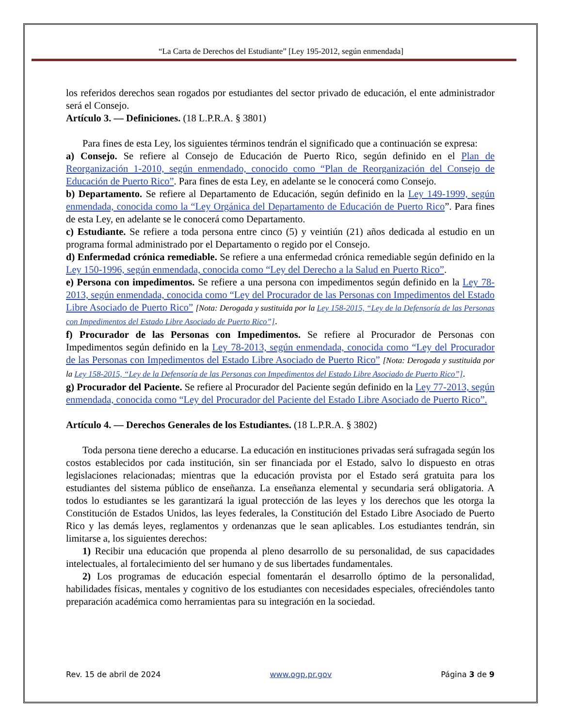“La Carta de Derechos del Estudiante” [Ley 195-2012, según enmendada]
los referidos derechos sean rogados por estudiantes del sector privado de educación, el ente administrador será el Consejo.
Artículo 3. — Definiciones. (18 L.P.R.A. § 3801)
Para fines de esta Ley, los siguientes términos tendrán el significado que a continuación se expresa:
a) Consejo. Se refiere al Consejo de Educación de Puerto Rico, según definido en el Plan de Reorganización 1-2010, según enmendado, conocido como “Plan de Reorganización del Consejo de Educación de Puerto Rico”. Para fines de esta Ley, en adelante se le conocerá como Consejo.
b) Departamento. Se refiere al Departamento de Educación, según definido en la Ley 149-1999, según enmendada, conocida como la “Ley Orgánica del Departamento de Educación de Puerto Rico”. Para fines de esta Ley, en adelante se le conocerá como Departamento.
c) Estudiante. Se refiere a toda persona entre cinco (5) y veintiún (21) años dedicada al estudio en un programa formal administrado por el Departamento o regido por el Consejo.
d) Enfermedad crónica remediable. Se refiere a una enfermedad crónica remediable según definido en la Ley 150-1996, según enmendada, conocida como “Ley del Derecho a la Salud en Puerto Rico”.
e) Persona con impedimentos. Se refiere a una persona con impedimentos según definido en la Ley 78-2013, según enmendada, conocida como “Ley del Procurador de las Personas con Impedimentos del Estado Libre Asociado de Puerto Rico” [Nota: Derogada y sustituida por la Ley 158-2015, “Ley de la Defensoría de las Personas con Impedimentos del Estado Libre Asociado de Puerto Rico”].
f) Procurador de las Personas con Impedimentos. Se refiere al Procurador de Personas con Impedimentos según definido en la Ley 78-2013, según enmendada, conocida como “Ley del Procurador de las Personas con Impedimentos del Estado Libre Asociado de Puerto Rico” [Nota: Derogada y sustituida por la Ley 158-2015, “Ley de la Defensoría de las Personas con Impedimentos del Estado Libre Asociado de Puerto Rico”].
g) Procurador del Paciente. Se refiere al Procurador del Paciente según definido en la Ley 77-2013, según enmendada, conocida como “Ley del Procurador del Paciente del Estado Libre Asociado de Puerto Rico”.
Artículo 4. — Derechos Generales de los Estudiantes. (18 L.P.R.A. § 3802)
Toda persona tiene derecho a educarse. La educación en instituciones privadas será sufragada según los costos establecidos por cada institución, sin ser financiada por el Estado, salvo lo dispuesto en otras legislaciones relacionadas; mientras que la educación provista por el Estado será gratuita para los estudiantes del sistema público de enseñanza. La enseñanza elemental y secundaria será obligatoria. A todos lo estudiantes se les garantizará la igual protección de las leyes y los derechos que les otorga la Constitución de Estados Unidos, las leyes federales, la Constitución del Estado Libre Asociado de Puerto Rico y las demás leyes, reglamentos y ordenanzas que le sean aplicables. Los estudiantes tendrán, sin limitarse a, los siguientes derechos:
1) Recibir una educación que propenda al pleno desarrollo de su personalidad, de sus capacidades intelectuales, al fortalecimiento del ser humano y de sus libertades fundamentales.
2) Los programas de educación especial fomentarán el desarrollo óptimo de la personalidad, habilidades físicas, mentales y cognitivo de los estudiantes con necesidades especiales, ofreciéndoles tanto preparación académica como herramientas para su integración en la sociedad.
Rev. 15 de abril de 2024 www.ogp.pr.gov Página 3 de 9